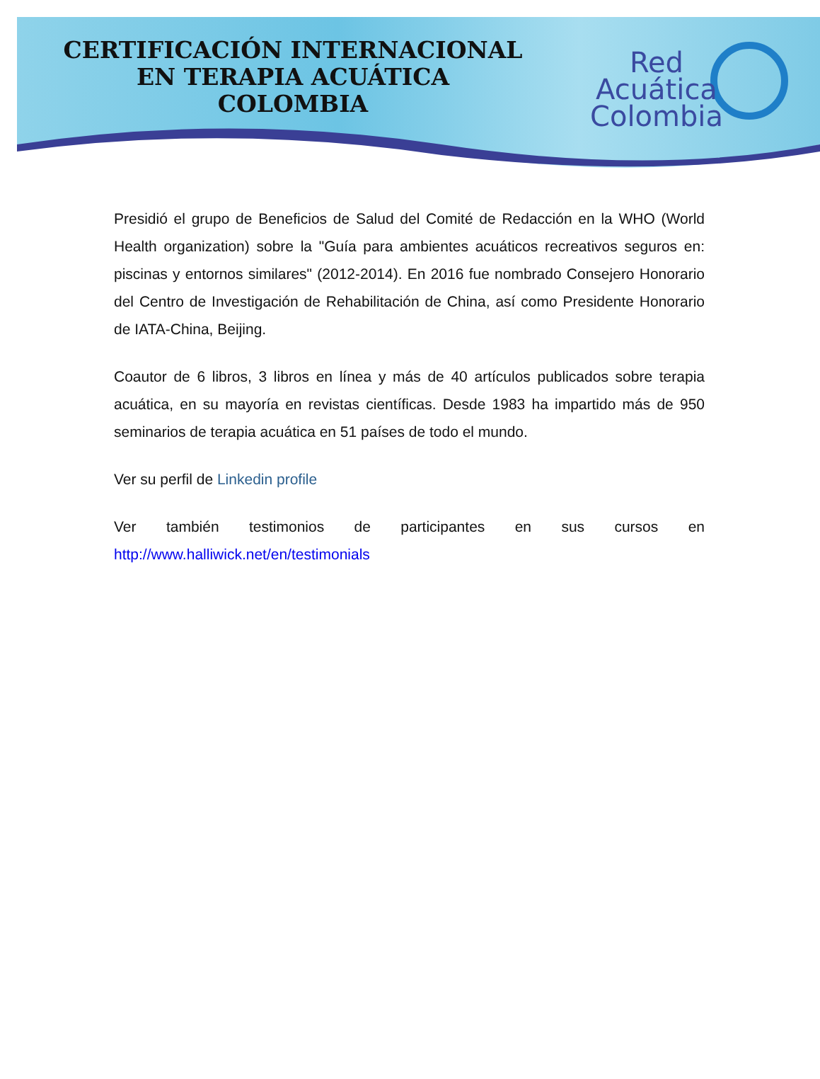CERTIFICACIÓN INTERNACIONAL
EN TERAPIA ACUÁTICA
COLOMBIA
Red
Acuática
Colombia
Presidió el grupo de Beneficios de Salud del Comité de Redacción en la WHO (World Health organization) sobre la "Guía para ambientes acuáticos recreativos seguros en: piscinas y entornos similares" (2012-2014). En 2016 fue nombrado Consejero Honorario del Centro de Investigación de Rehabilitación de China, así como Presidente Honorario de IATA-China, Beijing.
Coautor de 6 libros, 3 libros en línea y más de 40 artículos publicados sobre terapia acuática, en su mayoría en revistas científicas. Desde 1983 ha impartido más de 950 seminarios de terapia acuática en 51 países de todo el mundo.
Ver su perfil de Linkedin profile
Ver también testimonios de participantes en sus cursos en
http://www.halliwick.net/en/testimonials